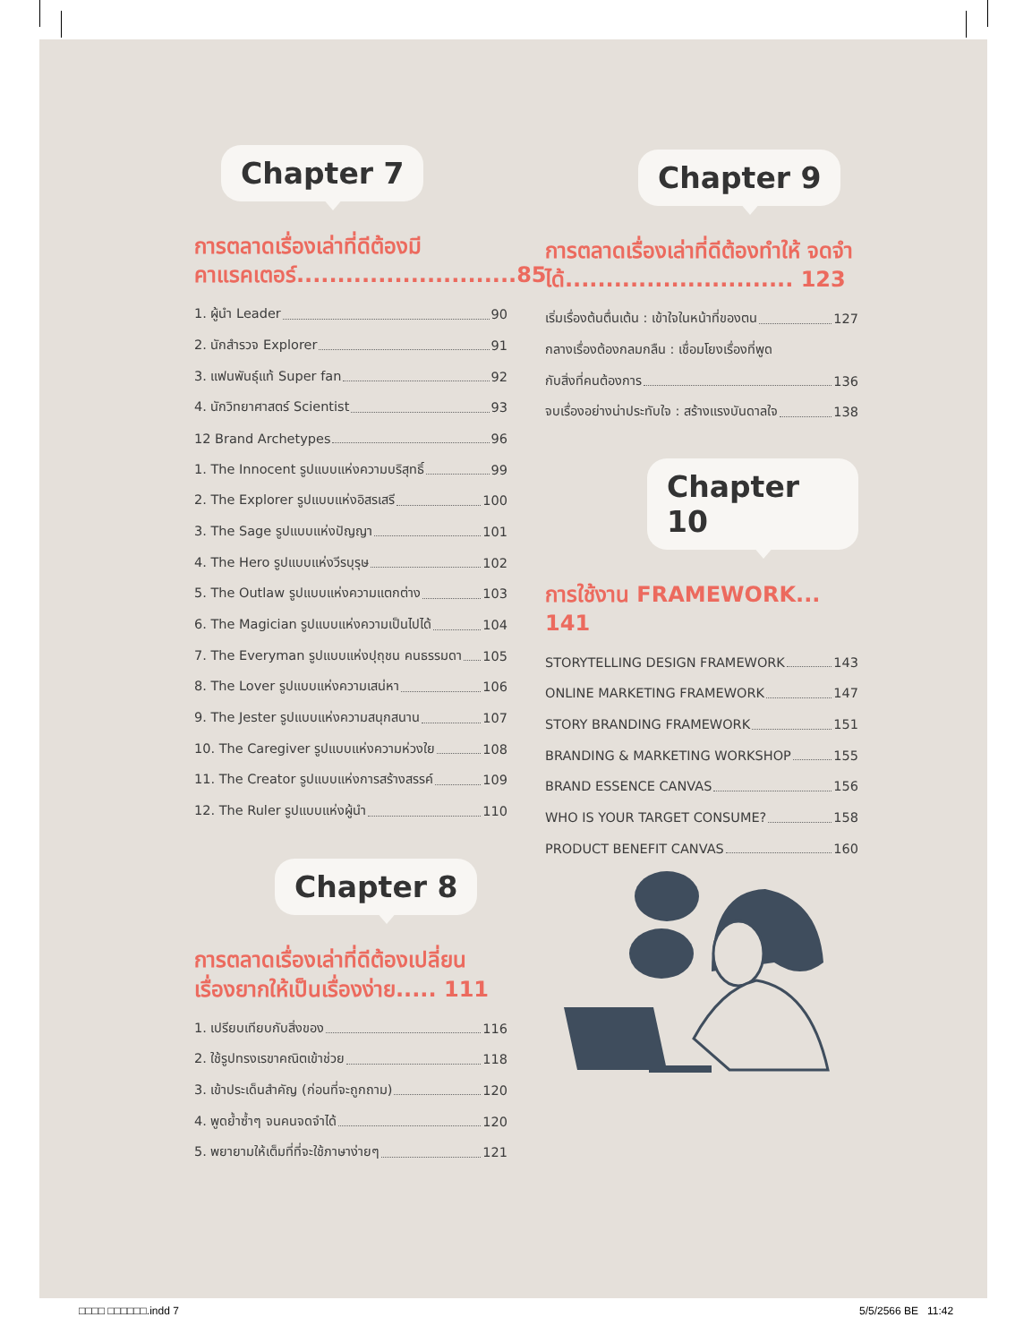Chapter 7
การตลาดเรื่องเล่าที่ดีต้องมี คาแรคเตอร์...........................85
1. ผู้นำ Leader 90
2. นักสำรวจ Explorer 91
3. แฟนพันธุ์แท้ Super fan 92
4. นักวิทยาศาสตร์ Scientist 93
12 Brand Archetypes 96
1. The Innocent รูปแบบแห่งความบริสุทธิ์ 99
2. The Explorer รูปแบบแห่งอิสรเสรี 100
3. The Sage รูปแบบแห่งปัญญา 101
4. The Hero รูปแบบแห่งวีรบุรุษ 102
5. The Outlaw รูปแบบแห่งความแตกต่าง 103
6. The Magician รูปแบบแห่งความเป็นไปได้ 104
7. The Everyman รูปแบบแห่งปุถุชน คนธรรมดา 105
8. The Lover รูปแบบแห่งความเสน่หา 106
9. The Jester รูปแบบแห่งความสนุกสนาน 107
10. The Caregiver รูปแบบแห่งความห่วงใย 108
11. The Creator รูปแบบแห่งการสร้างสรรค์ 109
12. The Ruler รูปแบบแห่งผู้นำ 110
Chapter 8
การตลาดเรื่องเล่าที่ดีต้องเปลี่ยน เรื่องยากให้เป็นเรื่องง่าย..... 111
1. เปรียบเทียบกับสิ่งของ 116
2. ใช้รูปทรงเรขาคณิตเข้าช่วย 118
3. เข้าประเด็นสำคัญ (ก่อนที่จะถูกถาม) 120
4. พูดย้ำซ้ำๆ จนคนจดจำได้ 120
5. พยายามให้เต็มที่ที่จะใช้ภาษาง่ายๆ 121
Chapter 9
การตลาดเรื่องเล่าที่ดีต้องทำให้ จดจำได้............................ 123
เริ่มเรื่องต้นตื่นเต้น : เข้าใจในหน้าที่ของตน 127
กลางเรื่องต้องกลมกลืน : เชื่อมโยงเรื่องที่พูด
กับสิ่งที่คนต้องการ 136
จบเรื่องอย่างน่าประทับใจ : สร้างแรงบันดาลใจ 138
Chapter 10
การใช้งาน FRAMEWORK... 141
STORYTELLING DESIGN FRAMEWORK 143
ONLINE MARKETING FRAMEWORK 147
STORY BRANDING FRAMEWORK 151
BRANDING & MARKETING WORKSHOP 155
BRAND ESSENCE CANVAS 156
WHO IS YOUR TARGET CONSUME? 158
PRODUCT BENEFIT CANVAS 160
□□□□ □□□□□□.indd 7 5/5/2566 BE 11:42